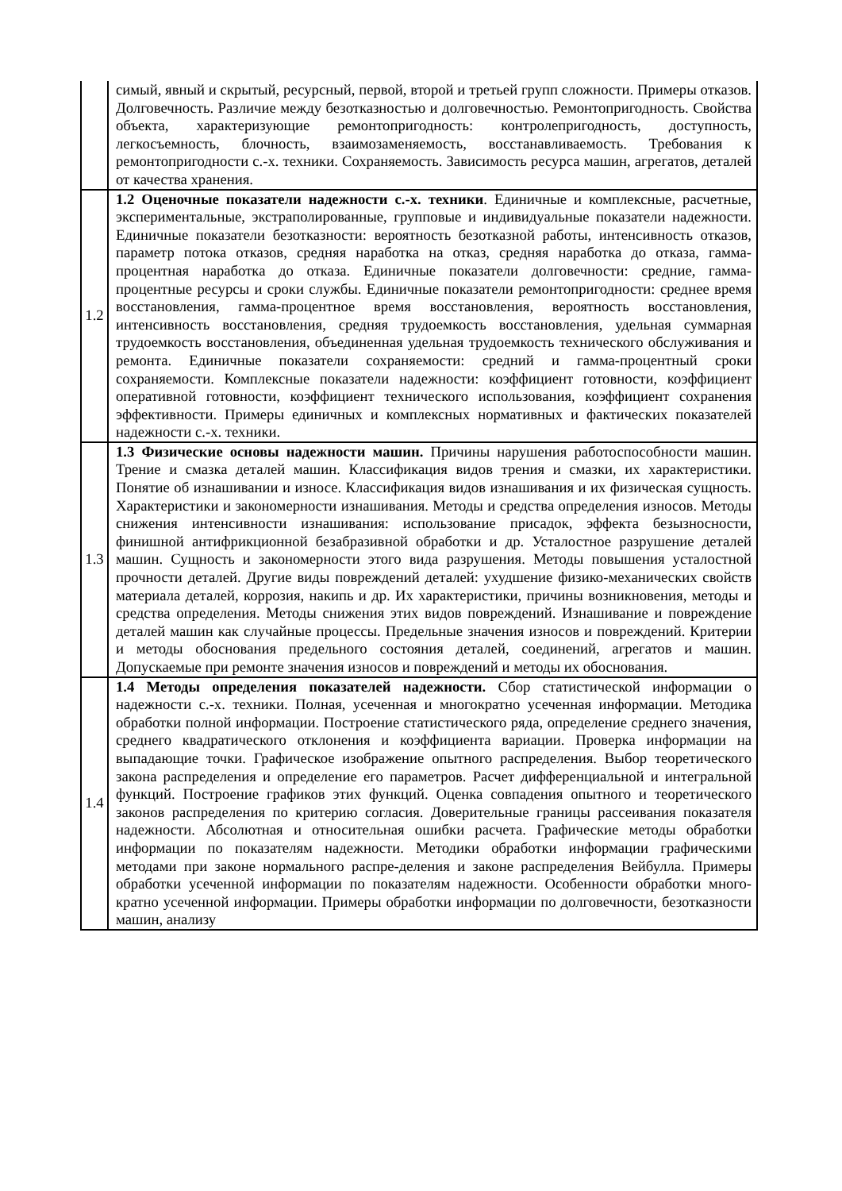| | симый, явный и скрытый, ресурсный, первой, второй и третьей групп сложности. Примеры отказов. Долговечность. Различие между безотказностью и долговечностью. Ремонтопригодность. Свойства объекта, характеризующие ремонтопригодность: контролепригодность, доступность, легкосъемность, блочность, взаимозаменяемость, восстанавливаемость. Требования к ремонтопригодности с.-х. техники. Сохраняемость. Зависимость ресурса машин, агрегатов, деталей от качества хранения. |
| 1.2 | 1.2 Оценочные показатели надежности с.-х. техники . Единичные и комплексные, расчетные, экспериментальные, экстраполированные, групповые и индивидуальные показатели надежности. Единичные показатели безотказности: вероятность безотказной работы, интенсивность отказов, параметр потока отказов, средняя наработка на отказ, средняя наработка до отказа, гамма-процентная наработка до отказа. Единичные показатели долговечности: средние, гамма-процентные ресурсы и сроки службы. Единичные показатели ремонтопригодности: среднее время восстановления, гамма-процентное время восстановления, вероятность восстановления, интенсивность восстановления, средняя трудоемкость восстановления, удельная суммарная трудоемкость восстановления, объединенная удельная трудоемкость технического обслуживания и ремонта. Единичные показатели сохраняемости: средний и гамма-процентный сроки сохраняемости. Комплексные показатели надежности: коэффициент готовности, коэффициент оперативной готовности, коэффициент технического использования, коэффициент сохранения эффективности. Примеры единичных и комплексных нормативных и фактических показателей надежности с.-х. техники. |
| 1.3 | 1.3 Физические основы надежности машин. Причины нарушения работоспособности машин. Трение и смазка деталей машин. Классификация видов трения и смазки, их характеристики. Понятие об изнашивании и износе. Классификация видов изнашивания и их физическая сущность. Характеристики и закономерности изнашивания. Методы и средства определения износов. Методы снижения интенсивности изнашивания: использование присадок, эффекта безызносности, финишной антифрикционной безабразивной обработки и др. Усталостное разрушение деталей машин. Сущность и закономерности этого вида разрушения. Методы повышения усталостной прочности деталей. Другие виды повреждений деталей: ухудшение физико-механических свойств материала деталей, коррозия, накипь и др. Их характеристики, причины возникновения, методы и средства определения. Методы снижения этих видов повреждений. Изнашивание и повреждение деталей машин как случайные процессы. Предельные значения износов и повреждений. Критерии и методы обоснования предельного состояния деталей, соединений, агрегатов и машин. Допускаемые при ремонте значения износов и повреждений и методы их обоснования. |
| 1.4 | 1.4 Методы определения показателей надежности. Сбор статистической информации о надежности с.-х. техники. Полная, усеченная и многократно усеченная информации. Методика обработки полной информации. Построение статистического ряда, определение среднего значения, среднего квадратического отклонения и коэффициента вариации. Проверка информации на выпадающие точки. Графическое изображение опытного распределения. Выбор теоретического закона распределения и определение его параметров. Расчет дифференциальной и интегральной функций. Построение графиков этих функций. Оценка совпадения опытного и теоретического законов распределения по критерию согласия. Доверительные границы рассеивания показателя надежности. Абсолютная и относительная ошибки расчета. Графические методы обработки информации по показателям надежности. Методики обработки информации графическими методами при законе нормального распре-деления и законе распределения Вейбулла. Примеры обработки усеченной информации по показателям надежности. Особенности обработки много-кратно усеченной информации. Примеры обработки информации по долговечности, безотказности машин, анализу |